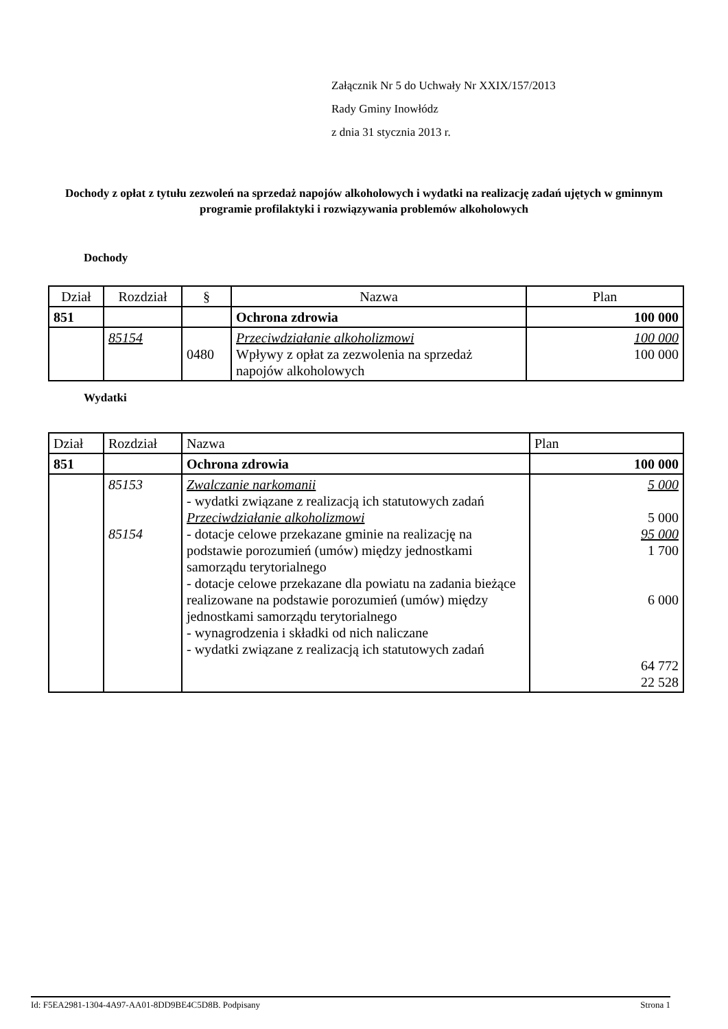Załącznik Nr 5 do Uchwały Nr XXIX/157/2013
Rady Gminy Inowłódz
z dnia 31 stycznia 2013 r.
Dochody z opłat z tytułu zezwoleń na sprzedaż napojów alkoholowych i wydatki na realizację zadań ujętych w gminnym programie profilaktyki i rozwiązywania problemów alkoholowych
Dochody
| Dział | Rozdział | § | Nazwa | Plan |
| --- | --- | --- | --- | --- |
| 851 | | | Ochrona zdrowia | 100 000 |
| | 85154 | 0480 | Przeciwdziałanie alkoholizmowi Wpływy z opłat za zezwolenia na sprzedaż napojów alkoholowych | 100 000 100 000 |
Wydatki
| Dział | Rozdział | Nazwa | Plan |
| --- | --- | --- | --- |
| 851 | | Ochrona zdrowia | 100 000 |
| | 85153 85154 | Zwalczanie narkomanii - wydatki związane z realizacją ich statutowych zadań Przeciwdziałanie alkoholizmowi - dotacje celowe przekazane gminie na realizację na podstawie porozumień (umów) między jednostkami samorządu terytorialnego - dotacje celowe przekazane dla powiatu na zadania bieżące realizowane na podstawie porozumień (umów) między jednostkami samorządu terytorialnego - wynagrodzenia i składki od nich naliczane - wydatki związane z realizacją ich statutowych zadań | 5 000 5 000 95 000 1 700 6 000 64 772 22 528 |
Id: F5EA2981-1304-4A97-AA01-8DD9BE4C5D8B. Podpisany Strona 1